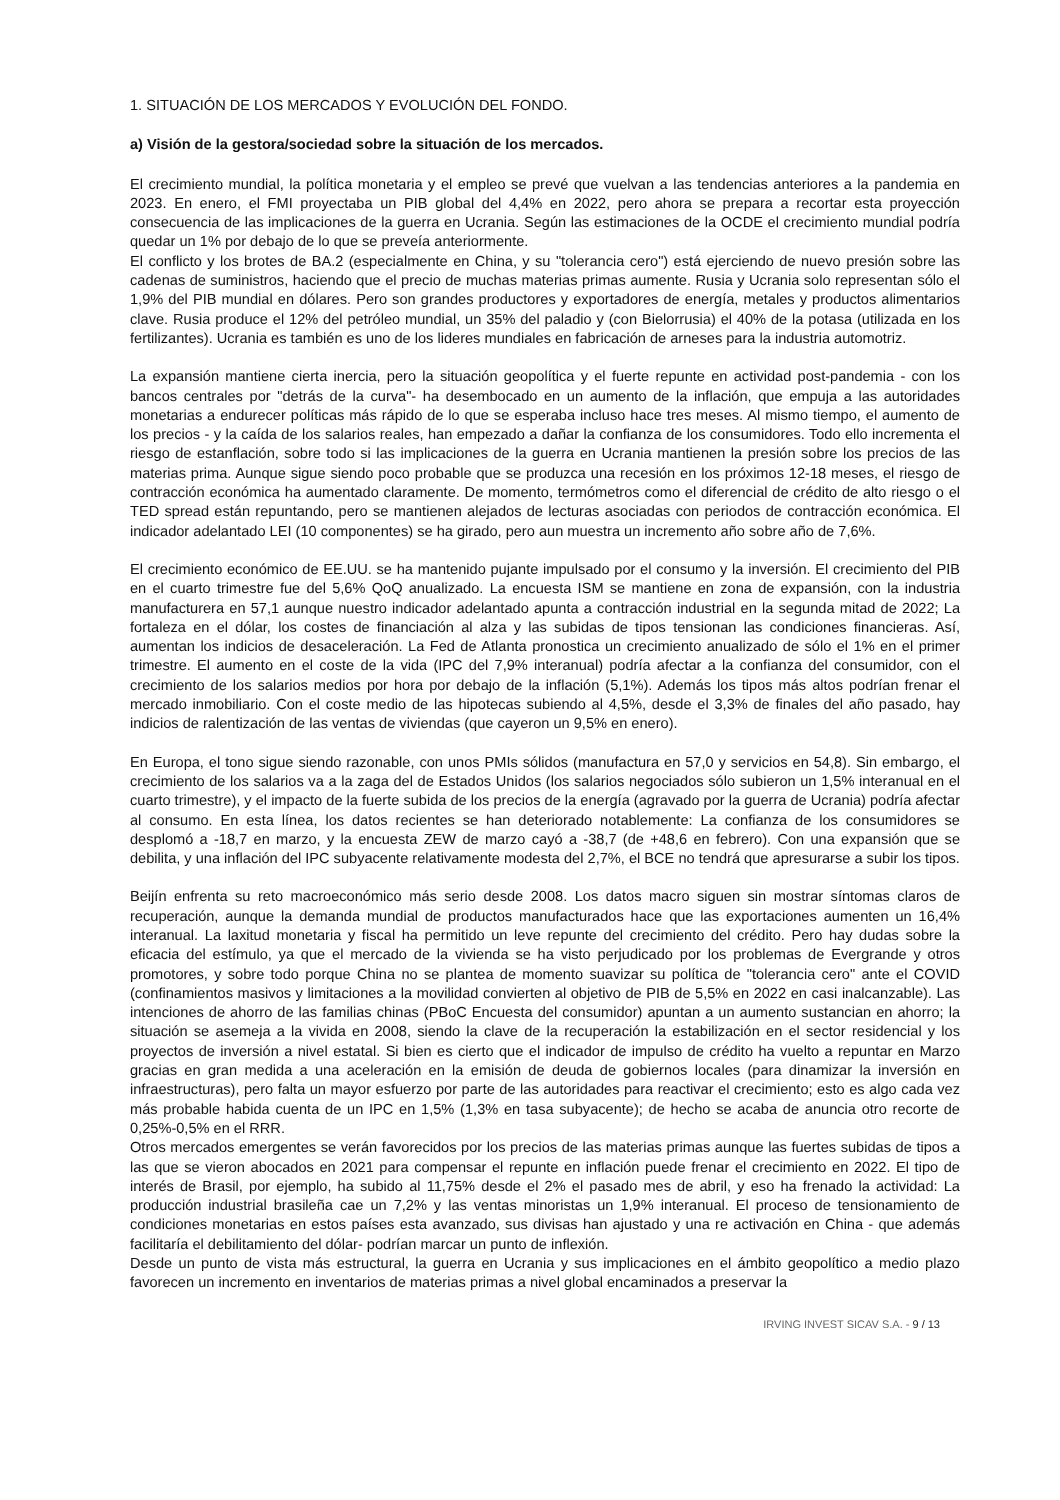1. SITUACIÓN DE LOS MERCADOS Y EVOLUCIÓN DEL FONDO.
a) Visión de la gestora/sociedad sobre la situación de los mercados.
El crecimiento mundial, la política monetaria y el empleo se prevé que vuelvan a las tendencias anteriores a la pandemia en 2023. En enero, el FMI proyectaba un PIB global del 4,4% en 2022, pero ahora se prepara a recortar esta proyección consecuencia de las implicaciones de la guerra en Ucrania. Según las estimaciones de la OCDE el crecimiento mundial podría quedar un 1% por debajo de lo que se preveía anteriormente.
El conflicto y los brotes de BA.2 (especialmente en China, y su "tolerancia cero") está ejerciendo de nuevo presión sobre las cadenas de suministros, haciendo que el precio de muchas materias primas aumente. Rusia y Ucrania solo representan sólo el 1,9% del PIB mundial en dólares. Pero son grandes productores y exportadores de energía, metales y productos alimentarios clave. Rusia produce el 12% del petróleo mundial, un 35% del paladio y (con Bielorrusia) el 40% de la potasa (utilizada en los fertilizantes). Ucrania es también es uno de los lideres mundiales en fabricación de arneses para la industria automotriz.
La expansión mantiene cierta inercia, pero la situación geopolítica y el fuerte repunte en actividad post-pandemia - con los bancos centrales por "detrás de la curva"- ha desembocado en un aumento de la inflación, que empuja a las autoridades monetarias a endurecer políticas más rápido de lo que se esperaba incluso hace tres meses. Al mismo tiempo, el aumento de los precios - y la caída de los salarios reales, han empezado a dañar la confianza de los consumidores. Todo ello incrementa el riesgo de estanflación, sobre todo si las implicaciones de la guerra en Ucrania mantienen la presión sobre los precios de las materias prima. Aunque sigue siendo poco probable que se produzca una recesión en los próximos 12-18 meses, el riesgo de contracción económica ha aumentado claramente. De momento, termómetros como el diferencial de crédito de alto riesgo o el TED spread están repuntando, pero se mantienen alejados de lecturas asociadas con periodos de contracción económica. El indicador adelantado LEI (10 componentes) se ha girado, pero aun muestra un incremento año sobre año de 7,6%.
El crecimiento económico de EE.UU. se ha mantenido pujante impulsado por el consumo y la inversión. El crecimiento del PIB en el cuarto trimestre fue del 5,6% QoQ anualizado. La encuesta ISM se mantiene en zona de expansión, con la industria manufacturera en 57,1 aunque nuestro indicador adelantado apunta a contracción industrial en la segunda mitad de 2022; La fortaleza en el dólar, los costes de financiación al alza y las subidas de tipos tensionan las condiciones financieras. Así, aumentan los indicios de desaceleración. La Fed de Atlanta pronostica un crecimiento anualizado de sólo el 1% en el primer trimestre. El aumento en el coste de la vida (IPC del 7,9% interanual) podría afectar a la confianza del consumidor, con el crecimiento de los salarios medios por hora por debajo de la inflación (5,1%). Además los tipos más altos podrían frenar el mercado inmobiliario. Con el coste medio de las hipotecas subiendo al 4,5%, desde el 3,3% de finales del año pasado, hay indicios de ralentización de las ventas de viviendas (que cayeron un 9,5% en enero).
En Europa, el tono sigue siendo razonable, con unos PMIs sólidos (manufactura en 57,0 y servicios en 54,8). Sin embargo, el crecimiento de los salarios va a la zaga del de Estados Unidos (los salarios negociados sólo subieron un 1,5% interanual en el cuarto trimestre), y el impacto de la fuerte subida de los precios de la energía (agravado por la guerra de Ucrania) podría afectar al consumo. En esta línea, los datos recientes se han deteriorado notablemente: La confianza de los consumidores se desplomó a -18,7 en marzo, y la encuesta ZEW de marzo cayó a -38,7 (de +48,6 en febrero). Con una expansión que se debilita, y una inflación del IPC subyacente relativamente modesta del 2,7%, el BCE no tendrá que apresurarse a subir los tipos.
Beijín enfrenta su reto macroeconómico más serio desde 2008. Los datos macro siguen sin mostrar síntomas claros de recuperación, aunque la demanda mundial de productos manufacturados hace que las exportaciones aumenten un 16,4% interanual. La laxitud monetaria y fiscal ha permitido un leve repunte del crecimiento del crédito. Pero hay dudas sobre la eficacia del estímulo, ya que el mercado de la vivienda se ha visto perjudicado por los problemas de Evergrande y otros promotores, y sobre todo porque China no se plantea de momento suavizar su política de "tolerancia cero" ante el COVID (confinamientos masivos y limitaciones a la movilidad convierten al objetivo de PIB de 5,5% en 2022 en casi inalcanzable). Las intenciones de ahorro de las familias chinas (PBoC Encuesta del consumidor) apuntan a un aumento sustancian en ahorro; la situación se asemeja a la vivida en 2008, siendo la clave de la recuperación la estabilización en el sector residencial y los proyectos de inversión a nivel estatal. Si bien es cierto que el indicador de impulso de crédito ha vuelto a repuntar en Marzo gracias en gran medida a una aceleración en la emisión de deuda de gobiernos locales (para dinamizar la inversión en infraestructuras), pero falta un mayor esfuerzo por parte de las autoridades para reactivar el crecimiento; esto es algo cada vez más probable habida cuenta de un IPC en 1,5% (1,3% en tasa subyacente); de hecho se acaba de anuncia otro recorte de 0,25%-0,5% en el RRR.
Otros mercados emergentes se verán favorecidos por los precios de las materias primas aunque las fuertes subidas de tipos a las que se vieron abocados en 2021 para compensar el repunte en inflación puede frenar el crecimiento en 2022. El tipo de interés de Brasil, por ejemplo, ha subido al 11,75% desde el 2% el pasado mes de abril, y eso ha frenado la actividad: La producción industrial brasileña cae un 7,2% y las ventas minoristas un 1,9% interanual. El proceso de tensionamiento de condiciones monetarias en estos países esta avanzado, sus divisas han ajustado y una re activación en China - que además facilitaría el debilitamiento del dólar- podrían marcar un punto de inflexión.
Desde un punto de vista más estructural, la guerra en Ucrania y sus implicaciones en el ámbito geopolítico a medio plazo favorecen un incremento en inventarios de materias primas a nivel global encaminados a preservar la
IRVING INVEST SICAV S.A. - 9 / 13